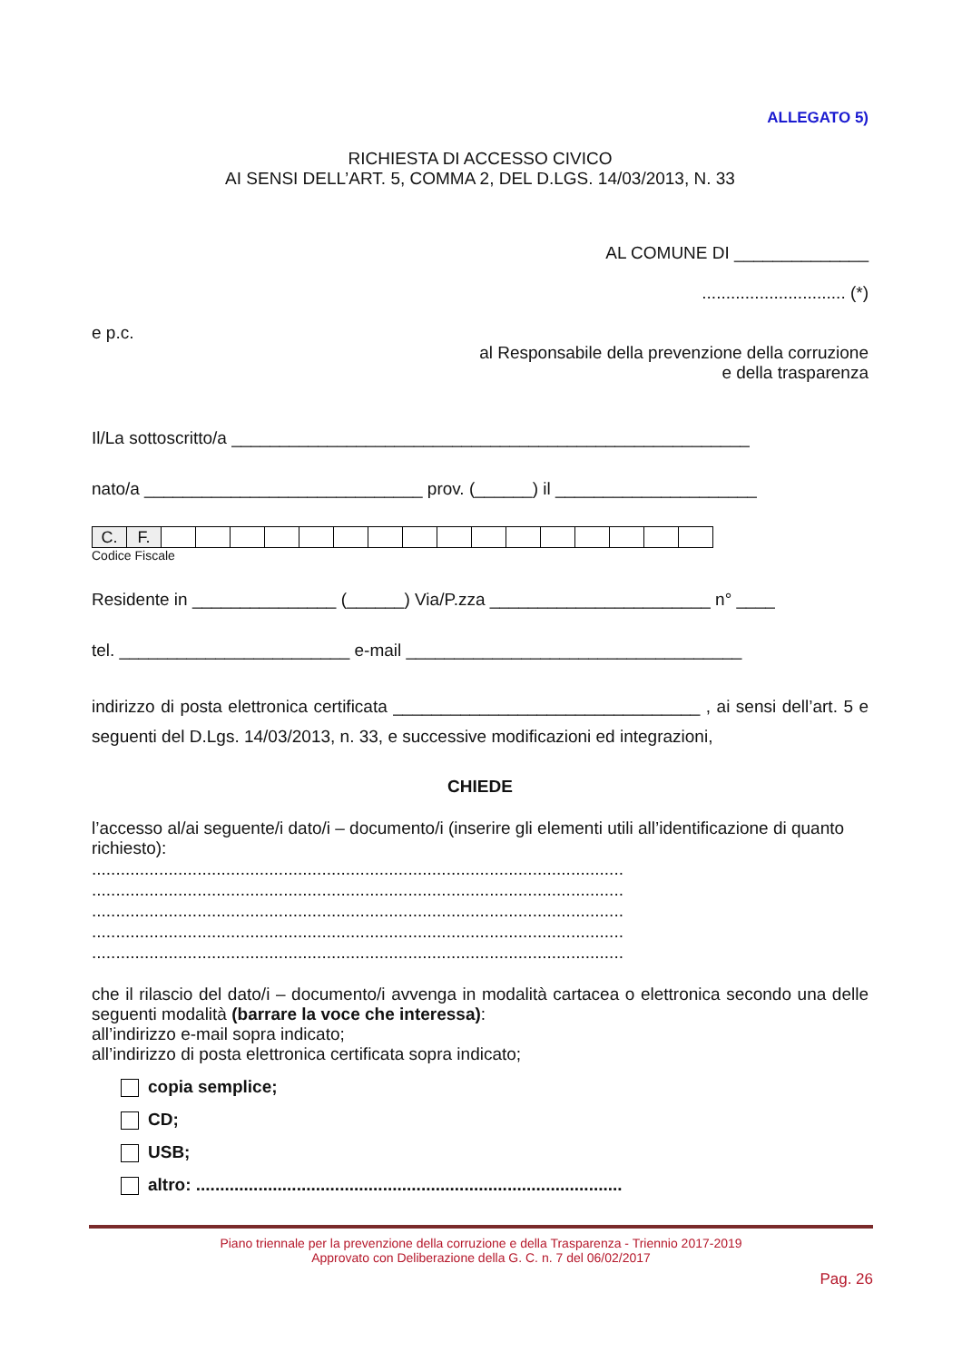ALLEGATO 5)
RICHIESTA DI ACCESSO CIVICO
AI SENSI DELL’ART. 5, COMMA 2, DEL D.LGS. 14/03/2013, N. 33
AL COMUNE DI ______________
.............................. (*)
e p.c.
al Responsabile della prevenzione della corruzione
e della trasparenza
Il/La sottoscritto/a ______________________________________________________
nato/a _____________________________ prov. (______) il _____________________
| C. | F. | | | | | | | | | | | | | | | | |
Codice Fiscale
Residente in _______________ (______) Via/P.zza _______________________ n° ____
tel. ________________________ e-mail ___________________________________
indirizzo di posta elettronica certificata ________________________________ , ai sensi dell’art. 5 e seguenti del D.Lgs. 14/03/2013, n. 33, e successive modificazioni ed integrazioni,
CHIEDE
l’accesso al/ai seguente/i dato/i – documento/i (inserire gli elementi utili all’identificazione di quanto richiesto):
...............................................................................................................
...............................................................................................................
...............................................................................................................
...............................................................................................................
...............................................................................................................
che il rilascio del dato/i – documento/i avvenga in modalità cartacea o elettronica secondo una delle seguenti modalità (barrare la voce che interessa):
all’indirizzo e-mail sopra indicato;
all’indirizzo di posta elettronica certificata sopra indicato;
copia semplice;
CD;
USB;
altro: .........................................................................................
Piano triennale per la prevenzione della corruzione e della Trasparenza - Triennio 2017-2019
Approvato con Deliberazione della G. C. n. 7 del 06/02/2017
Pag. 26